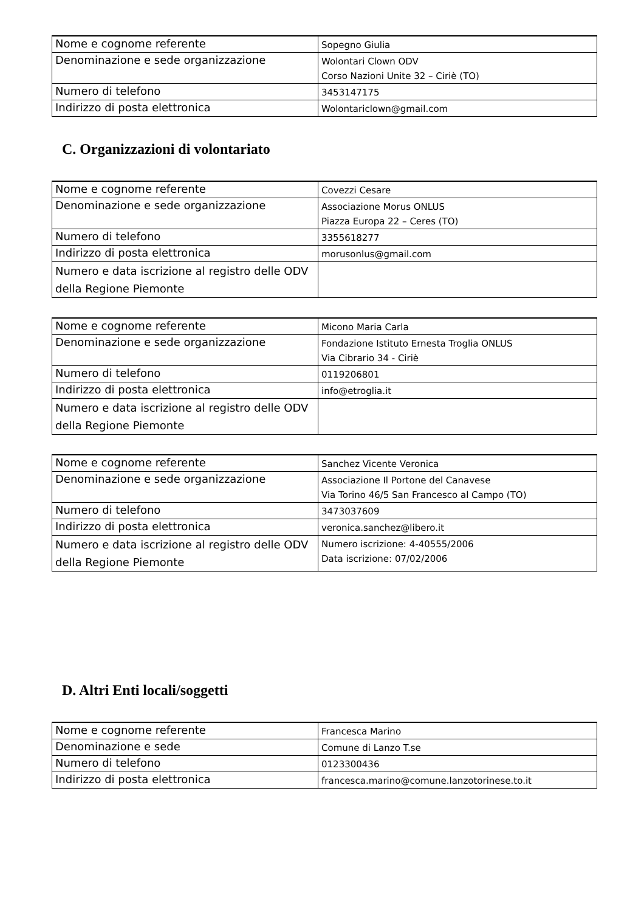| Nome e cognome referente | Sopegno Giulia |
| Denominazione e sede organizzazione | Wolontari Clown ODV Corso Nazioni Unite 32 – Ciriè (TO) |
| Numero di telefono | 3453147175 |
| Indirizzo di posta elettronica | Wolontariclown@gmail.com |
C. Organizzazioni di volontariato
| Nome e cognome referente | Covezzi Cesare |
| Denominazione e sede organizzazione | Associazione Morus ONLUS Piazza Europa 22 – Ceres (TO) |
| Numero di telefono | 3355618277 |
| Indirizzo di posta elettronica | morusonlus@gmail.com |
| Numero e data iscrizione al registro delle ODV della Regione Piemonte | |
| Nome e cognome referente | Micono Maria Carla |
| Denominazione e sede organizzazione | Fondazione Istituto Ernesta Troglia ONLUS Via Cibrario 34 - Ciriè |
| Numero di telefono | 0119206801 |
| Indirizzo di posta elettronica | info@etroglia.it |
| Numero e data iscrizione al registro delle ODV della Regione Piemonte | |
| Nome e cognome referente | Sanchez Vicente Veronica |
| Denominazione e sede organizzazione | Associazione Il Portone del Canavese Via Torino 46/5 San Francesco al Campo (TO) |
| Numero di telefono | 3473037609 |
| Indirizzo di posta elettronica | veronica.sanchez@libero.it |
| Numero e data iscrizione al registro delle ODV della Regione Piemonte | Numero iscrizione: 4-40555/2006 Data iscrizione: 07/02/2006 |
D. Altri Enti locali/soggetti
| Nome e cognome referente | Francesca Marino |
| Denominazione e sede | Comune di Lanzo T.se |
| Numero di telefono | 0123300436 |
| Indirizzo di posta elettronica | francesca.marino@comune.lanzotorinese.to.it |